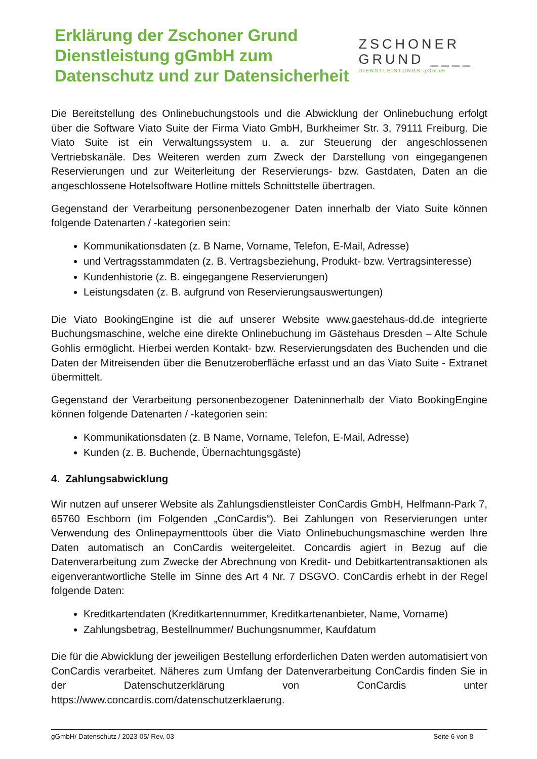Erklärung der Zschoner Grund
Dienstleistung gGmbH zum
Datenschutz und zur Datensicherheit
ZSCHONER
GRUND ____
DIENSTLEISTUNGS gGmbH
Die Bereitstellung des Onlinebuchungstools und die Abwicklung der Onlinebuchung erfolgt über die Software Viato Suite der Firma Viato GmbH, Burkheimer Str. 3, 79111 Freiburg. Die Viato Suite ist ein Verwaltungssystem u. a. zur Steuerung der angeschlossenen Vertriebskanäle. Des Weiteren werden zum Zweck der Darstellung von eingegangenen Reservierungen und zur Weiterleitung der Reservierungs- bzw. Gastdaten, Daten an die angeschlossene Hotelsoftware Hotline mittels Schnittstelle übertragen.
Gegenstand der Verarbeitung personenbezogener Daten innerhalb der Viato Suite können folgende Datenarten / -kategorien sein:
Kommunikationsdaten (z. B Name, Vorname, Telefon, E-Mail, Adresse)
und Vertragsstammdaten (z. B. Vertragsbeziehung, Produkt- bzw. Vertragsinteresse)
Kundenhistorie (z. B. eingegangene Reservierungen)
Leistungsdaten (z. B. aufgrund von Reservierungsauswertungen)
Die Viato BookingEngine ist die auf unserer Website www.gaestehaus-dd.de integrierte Buchungsmaschine, welche eine direkte Onlinebuchung im Gästehaus Dresden – Alte Schule Gohlis ermöglicht. Hierbei werden Kontakt- bzw. Reservierungsdaten des Buchenden und die Daten der Mitreisenden über die Benutzeroberfläche erfasst und an das Viato Suite - Extranet übermittelt.
Gegenstand der Verarbeitung personenbezogener Dateninnerhalb der Viato BookingEngine können folgende Datenarten / -kategorien sein:
Kommunikationsdaten (z. B Name, Vorname, Telefon, E-Mail, Adresse)
Kunden (z. B. Buchende, Übernachtungsgäste)
4. Zahlungsabwicklung
Wir nutzen auf unserer Website als Zahlungsdienstleister ConCardis GmbH, Helfmann-Park 7, 65760 Eschborn (im Folgenden „ConCardis“). Bei Zahlungen von Reservierungen unter Verwendung des Onlinepaymenttools über die Viato Onlinebuchungsmaschine werden Ihre Daten automatisch an ConCardis weitergeleitet. Concardis agiert in Bezug auf die Datenverarbeitung zum Zwecke der Abrechnung von Kredit- und Debitkartentransaktionen als eigenverantwortliche Stelle im Sinne des Art 4 Nr. 7 DSGVO. ConCardis erhebt in der Regel folgende Daten:
Kreditkartendaten (Kreditkartennummer, Kreditkartenanbieter, Name, Vorname)
Zahlungsbetrag, Bestellnummer/ Buchungsnummer, Kaufdatum
Die für die Abwicklung der jeweiligen Bestellung erforderlichen Daten werden automatisiert von ConCardis verarbeitet. Näheres zum Umfang der Datenverarbeitung ConCardis finden Sie in der Datenschutzerklärung von ConCardis unter https://www.concardis.com/datenschutzerklaerung.
gGmbH/ Datenschutz / 2023-05/ Rev. 03 Seite 6 von 8